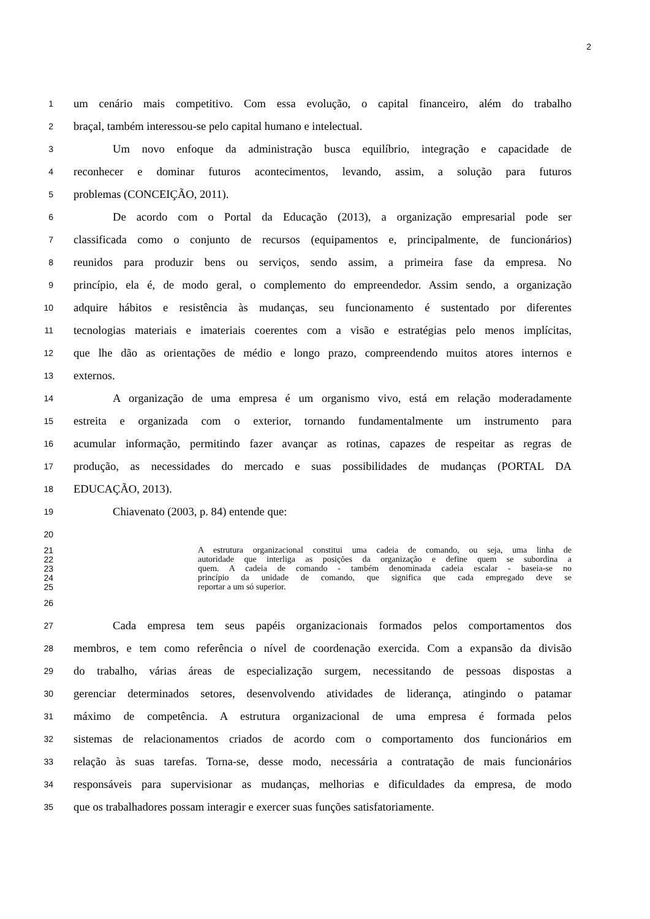2
1 um cenário mais competitivo. Com essa evolução, o capital financeiro, além do trabalho
2 braçal, também interessou-se pelo capital humano e intelectual.
3 Um novo enfoque da administração busca equilíbrio, integração e capacidade de
4 reconhecer e dominar futuros acontecimentos, levando, assim, a solução para futuros
5 problemas (CONCEIÇÃO, 2011).
6 De acordo com o Portal da Educação (2013), a organização empresarial pode ser
7 classificada como o conjunto de recursos (equipamentos e, principalmente, de funcionários)
8 reunidos para produzir bens ou serviços, sendo assim, a primeira fase da empresa. No
9 princípio, ela é, de modo geral, o complemento do empreendedor. Assim sendo, a organização
10 adquire hábitos e resistência às mudanças, seu funcionamento é sustentado por diferentes
11 tecnologias materiais e imateriais coerentes com a visão e estratégias pelo menos implícitas,
12 que lhe dão as orientações de médio e longo prazo, compreendendo muitos atores internos e
13 externos.
14 A organização de uma empresa é um organismo vivo, está em relação moderadamente
15 estreita e organizada com o exterior, tornando fundamentalmente um instrumento para
16 acumular informação, permitindo fazer avançar as rotinas, capazes de respeitar as regras de
17 produção, as necessidades do mercado e suas possibilidades de mudanças (PORTAL DA
18 EDUCAÇÃO, 2013).
19 Chiavenato (2003, p. 84) entende que:
20
21 A estrutura organizacional constitui uma cadeia de comando, ou seja, uma linha de
22 autoridade que interliga as posições da organização e define quem se subordina a
23 quem. A cadeia de comando - também denominada cadeia escalar - baseia-se no
24 princípio da unidade de comando, que significa que cada empregado deve se
25 reportar a um só superior.
26
27 Cada empresa tem seus papéis organizacionais formados pelos comportamentos dos
28 membros, e tem como referência o nível de coordenação exercida. Com a expansão da divisão
29 do trabalho, várias áreas de especialização surgem, necessitando de pessoas dispostas a
30 gerenciar determinados setores, desenvolvendo atividades de liderança, atingindo o patamar
31 máximo de competência. A estrutura organizacional de uma empresa é formada pelos
32 sistemas de relacionamentos criados de acordo com o comportamento dos funcionários em
33 relação às suas tarefas. Torna-se, desse modo, necessária a contratação de mais funcionários
34 responsáveis para supervisionar as mudanças, melhorias e dificuldades da empresa, de modo
35 que os trabalhadores possam interagir e exercer suas funções satisfatoriamente.